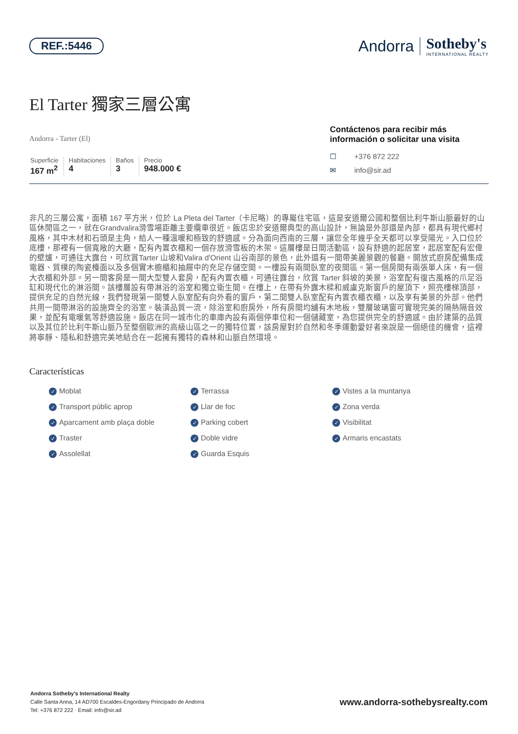REF.:5446
Andorra
Sotheby's
INTERNATIONAL REALTY
El Tarter 獨家三層公寓
Andorra - Tarter (El)
Superficie
167 m<sup>2</sup>
Habitaciones
4
Baños
3
Precio
948.000 €
Contáctenos para recibir más información o solicitar una visita
☐ +376 872 222
✉ info@sir.ad
非凡的三層公寓，面積 167 平方米，位於 La Pleta del Tarter（卡尼略）的專屬住宅區，這是安道爾公國和整個比利牛斯山脈最好的山區休閒區之一，就在Grandvalira滑雪場距離主要纜車很近。飯店忠於安道爾典型的高山設計，無論是外部還是內部，都具有現代鄉村風格，其中木材和石頭是主角，給人一種溫暖和極致的舒適感。分為面向西南的三層，讓您全年幾乎全天都可以享受陽光。入口位於底樓，那裡有一個寬敞的大廳，配有內置衣櫃和一個存放滑雪板的木架。這層樓是日間活動區，設有舒適的起居室，起居室配有宏偉的壁爐，可通往大露台，可欣賞Tarter 山坡和Valira d'Orient 山谷南部的景色，此外還有一間帶美麗景觀的餐廳。開放式廚房配備集成電器、質樸的陶瓷檯面以及多個實木櫥櫃和抽屜中的充足存儲空間。一樓設有兩間臥室的夜間區。第一個房間有兩張單人床，有一個大衣櫃和外部。另一間客房是一間大型雙人套房，配有內置衣櫃，可通往露台，欣賞 Tarter 斜坡的美景，浴室配有復古風格的爪足浴缸和現代化的淋浴間。該樓層設有帶淋浴的浴室和獨立衛生間。在樓上，在帶有外露木樑和威盧克斯窗戶的屋頂下，照亮樓梯頂部，提供充足的自然光線，我們發現第一間雙人臥室配有向外看的窗戶，第二間雙人臥室配有內置衣櫃衣櫃，以及享有美景的外部。他們共用一間帶淋浴的設施齊全的浴室。裝潢品質一流，除浴室和廚房外，所有房間均舖有木地板，雙層玻璃窗可實現完美的隔熱隔音效果，並配有電暖氣等舒適設施。飯店在同一城市化的車庫內設有兩個停車位和一個儲藏室，為您提供完全的舒適感。由於建築的品質以及其位於比利牛斯山脈乃至整個歐洲的高級山區之一的獨特位置，該房屋對於自然和冬季運動愛好者來說是一個絕佳的機會，這裡將寧靜、隱私和舒適完美地結合在一起擁有獨特的森林和山脈自然環境。
Características
✓ Moblat
✓ Terrassa
✓ Vistes a la muntanya
✓ Transport públic aprop
✓ Llar de foc
✓ Zona verda
✓ Aparcament amb plaça doble
✓ Parking cobert
✓ Visibilitat
✓ Traster
✓ Doble vidre
✓ Armaris encastats
✓ Assolellat
✓ Guarda Esquis
Andorra Sotheby's International Realty
Calle Santa Anna, 14 AD700 Escaldes-Engordany Principado de Andorra
Tel: +376 872 222 · Email: info@sir.ad
www.andorra-sothebysrealty.com